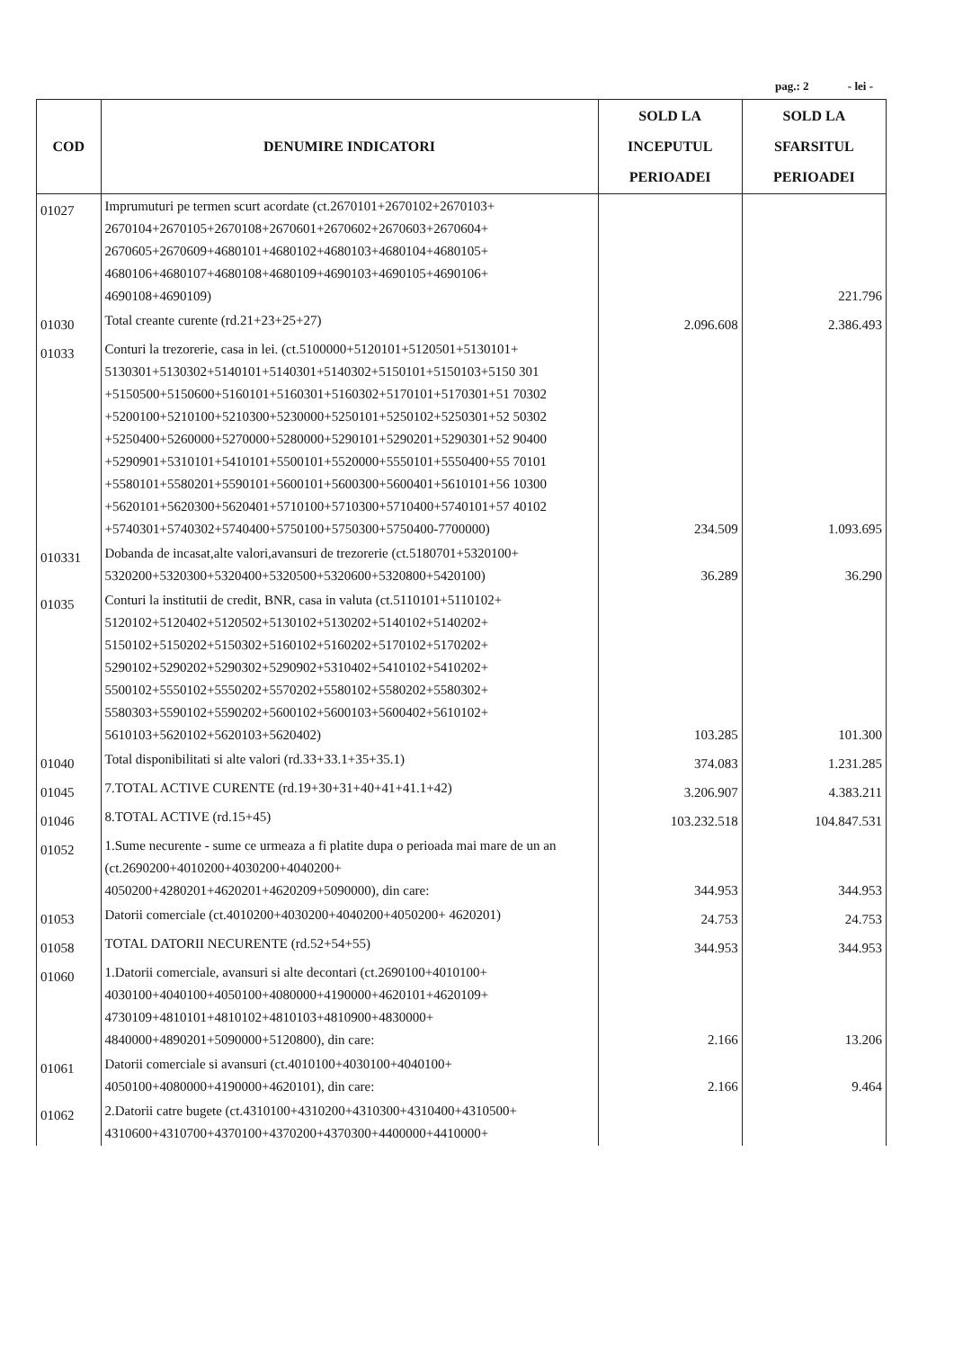pag.: 2 - lei -
| COD | DENUMIRE INDICATORI | SOLD LA INCEPUTUL PERIOADEI | SOLD LA SFARSITUL PERIOADEI |
| --- | --- | --- | --- |
| 01027 | Imprumuturi pe termen scurt acordate (ct.2670101+2670102+2670103+ 2670104+2670105+2670108+2670601+2670602+2670603+2670604+ 2670605+2670609+4680101+4680102+4680103+4680104+4680105+ 4680106+4680107+4680108+4680109+4690103+4690105+4690106+ 4690108+4690109) | | 221.796 |
| 01030 | Total creante curente (rd.21+23+25+27) | 2.096.608 | 2.386.493 |
| 01033 | Conturi la trezorerie, casa in lei. (ct.5100000+5120101+5120501+5130101+ 5130301+5130302+5140101+5140301+5140302+5150101+5150103+5150 301 +5150500+5150600+5160101+5160301+5160302+5170101+5170301+51 70302 +5200100+5210100+5210300+5230000+5250101+5250102+5250301+52 50302 +5250400+5260000+5270000+5280000+5290101+5290201+5290301+52 90400 +5290901+5310101+5410101+5500101+5520000+5550101+5550400+55 70101 +5580101+5580201+5590101+5600101+5600300+5600401+5610101+56 10300 +5620101+5620300+5620401+5710100+5710300+5710400+5740101+57 40102 +5740301+5740302+5740400+5750100+5750300+5750400-7700000) | 234.509 | 1.093.695 |
| 010331 | Dobanda de incasat,alte valori,avansuri de trezorerie (ct.5180701+5320100+ 5320200+5320300+5320400+5320500+5320600+5320800+5420100) | 36.289 | 36.290 |
| 01035 | Conturi la institutii de credit, BNR, casa in valuta (ct.5110101+5110102+ 5120102+5120402+5120502+5130102+5130202+5140102+5140202+ 5150102+5150202+5150302+5160102+5160202+5170102+5170202+ 5290102+5290202+5290302+5290902+5310402+5410102+5410202+ 5500102+5550102+5550202+5570202+5580102+5580202+5580302+ 5580303+5590102+5590202+5600102+5600103+5600402+5610102+ 5610103+5620102+5620103+5620402) | 103.285 | 101.300 |
| 01040 | Total disponibilitati si alte valori (rd.33+33.1+35+35.1) | 374.083 | 1.231.285 |
| 01045 | 7.TOTAL ACTIVE CURENTE (rd.19+30+31+40+41+41.1+42) | 3.206.907 | 4.383.211 |
| 01046 | 8.TOTAL ACTIVE (rd.15+45) | 103.232.518 | 104.847.531 |
| 01052 | 1.Sume necurente - sume ce urmeaza a fi platite dupa o perioada mai mare de un an (ct.2690200+4010200+4030200+4040200+ 4050200+4280201+4620201+4620209+5090000), din care: | 344.953 | 344.953 |
| 01053 | Datorii comerciale (ct.4010200+4030200+4040200+4050200+ 4620201) | 24.753 | 24.753 |
| 01058 | TOTAL DATORII NECURENTE (rd.52+54+55) | 344.953 | 344.953 |
| 01060 | 1.Datorii comerciale, avansuri si alte decontari (ct.2690100+4010100+ 4030100+4040100+4050100+4080000+4190000+4620101+4620109+ 4730109+4810101+4810102+4810103+4810900+4830000+ 4840000+4890201+5090000+5120800), din care: | 2.166 | 13.206 |
| 01061 | Datorii comerciale si avansuri (ct.4010100+4030100+4040100+ 4050100+4080000+4190000+4620101), din care: | 2.166 | 9.464 |
| 01062 | 2.Datorii catre bugete (ct.4310100+4310200+4310300+4310400+4310500+ 4310600+4310700+4370100+4370200+4370300+4400000+4410000+ | | |